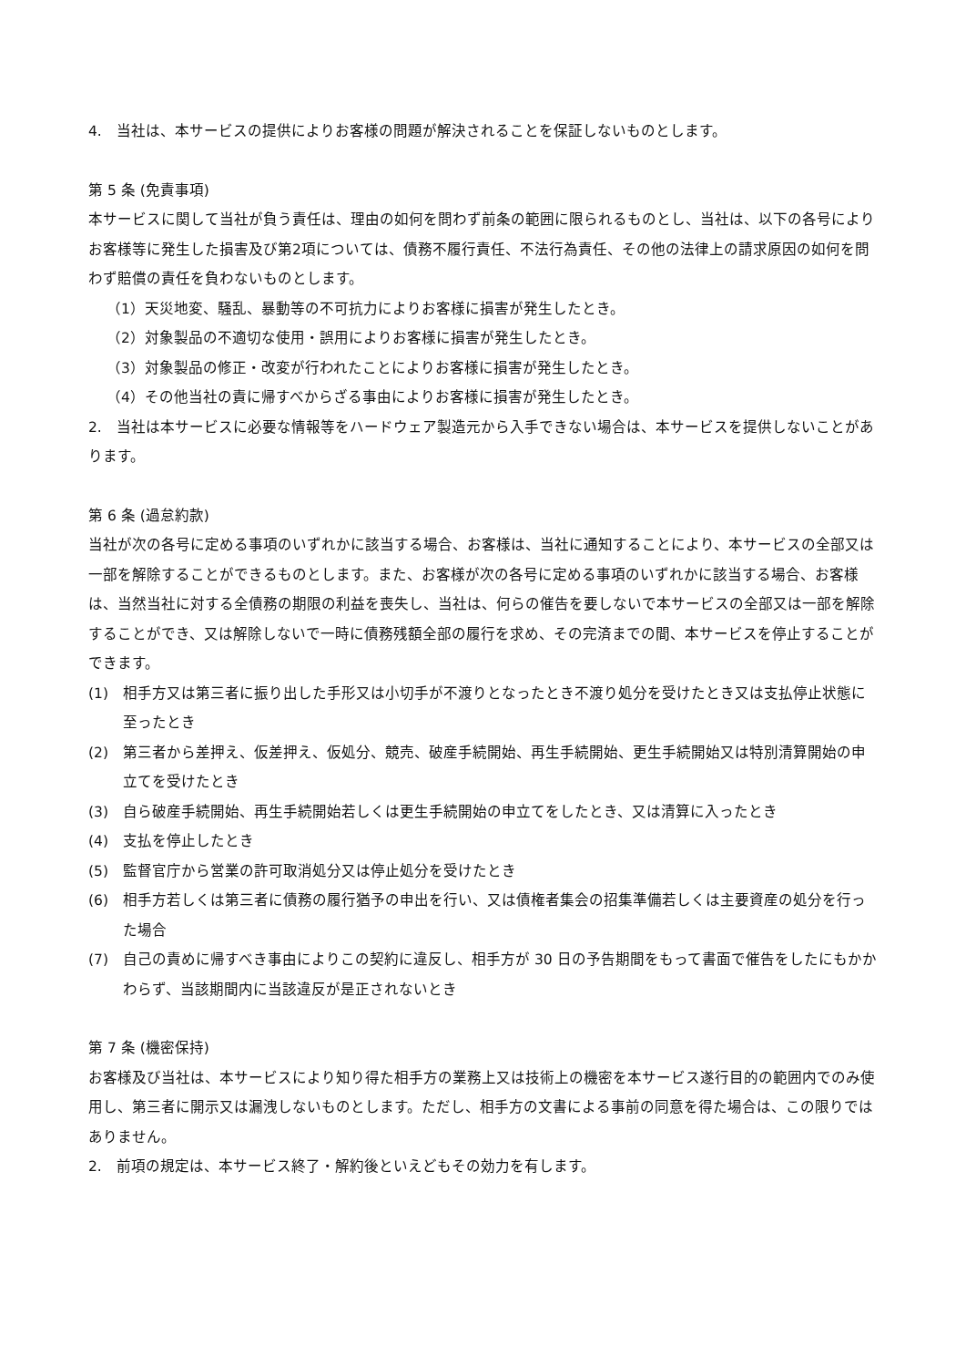4.　当社は、本サービスの提供によりお客様の問題が解決されることを保証しないものとします。
第 5 条 (免責事項)
本サービスに関して当社が負う責任は、理由の如何を問わず前条の範囲に限られるものとし、当社は、以下の各号によりお客様等に発生した損害及び第2項については、債務不履行責任、不法行為責任、その他の法律上の請求原因の如何を問わず賠償の責任を負わないものとします。
（1）天災地変、騒乱、暴動等の不可抗力によりお客様に損害が発生したとき。
（2）対象製品の不適切な使用・誤用によりお客様に損害が発生したとき。
（3）対象製品の修正・改変が行われたことによりお客様に損害が発生したとき。
（4）その他当社の責に帰すべからざる事由によりお客様に損害が発生したとき。
2.　当社は本サービスに必要な情報等をハードウェア製造元から入手できない場合は、本サービスを提供しないことがあります。
第 6 条 (過怠約款)
当社が次の各号に定める事項のいずれかに該当する場合、お客様は、当社に通知することにより、本サービスの全部又は一部を解除することができるものとします。また、お客様が次の各号に定める事項のいずれかに該当する場合、お客様は、当然当社に対する全債務の期限の利益を喪失し、当社は、何らの催告を要しないで本サービスの全部又は一部を解除することができ、又は解除しないで一時に債務残額全部の履行を求め、その完済までの間、本サービスを停止することができます。
(1) 相手方又は第三者に振り出した手形又は小切手が不渡りとなったとき不渡り処分を受けたとき又は支払停止状態に至ったとき
(2) 第三者から差押え、仮差押え、仮処分、競売、破産手続開始、再生手続開始、更生手続開始又は特別清算開始の申立てを受けたとき
(3) 自ら破産手続開始、再生手続開始若しくは更生手続開始の申立てをしたとき、又は清算に入ったとき
(4) 支払を停止したとき
(5) 監督官庁から営業の許可取消処分又は停止処分を受けたとき
(6) 相手方若しくは第三者に債務の履行猶予の申出を行い、又は債権者集会の招集準備若しくは主要資産の処分を行った場合
(7) 自己の責めに帰すべき事由によりこの契約に違反し、相手方が 30 日の予告期間をもって書面で催告をしたにもかかわらず、当該期間内に当該違反が是正されないとき
第 7 条 (機密保持)
お客様及び当社は、本サービスにより知り得た相手方の業務上又は技術上の機密を本サービス遂行目的の範囲内でのみ使用し、第三者に開示又は漏洩しないものとします。ただし、相手方の文書による事前の同意を得た場合は、この限りではありません。
2.　前項の規定は、本サービス終了・解約後といえどもその効力を有します。